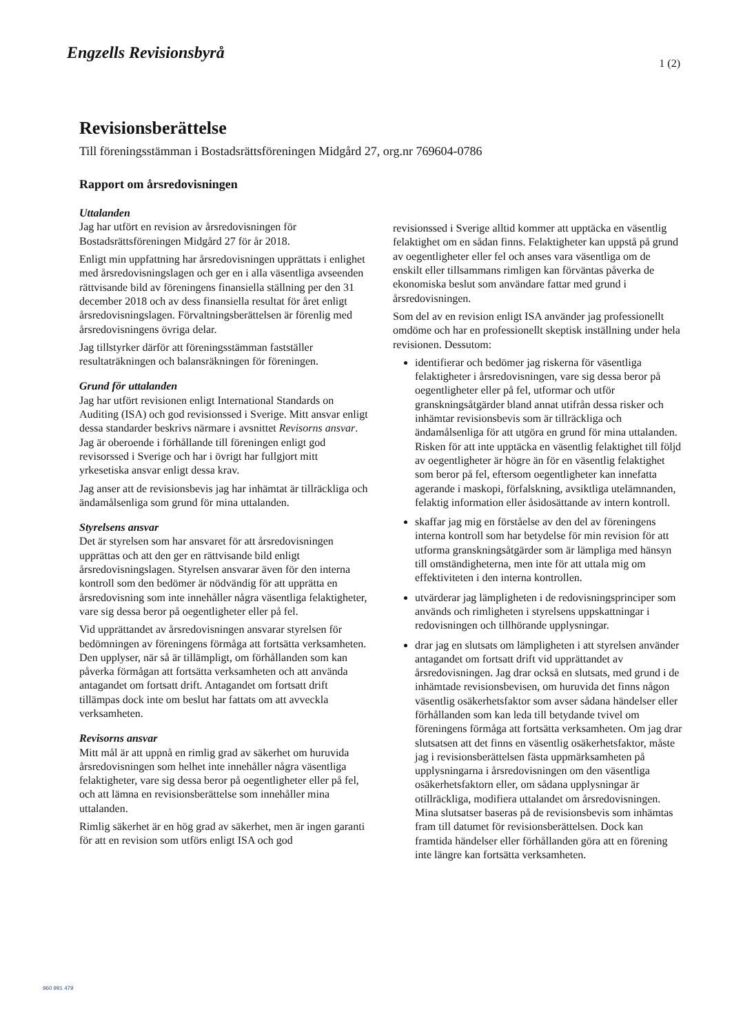Engzells Revisionsbyrå
1 (2)
Revisionsberättelse
Till föreningsstämman i Bostadsrättsföreningen Midgård 27, org.nr 769604-0786
Rapport om årsredovisningen
Uttalanden
Jag har utfört en revision av årsredovisningen för Bostadsrättsföreningen Midgård 27 för år 2018.
Enligt min uppfattning har årsredovisningen upprättats i enlighet med årsredovisningslagen och ger en i alla väsentliga avseenden rättvisande bild av föreningens finansiella ställning per den 31 december 2018 och av dess finansiella resultat för året enligt årsredovisningslagen. Förvaltningsberättelsen är förenlig med årsredovisningens övriga delar.
Jag tillstyrker därför att föreningsstämman fastställer resultaträkningen och balansräkningen för föreningen.
Grund för uttalanden
Jag har utfört revisionen enligt International Standards on Auditing (ISA) och god revisionssed i Sverige. Mitt ansvar enligt dessa standarder beskrivs närmare i avsnittet Revisorns ansvar. Jag är oberoende i förhållande till föreningen enligt god revisorssed i Sverige och har i övrigt har fullgjort mitt yrkesetiska ansvar enligt dessa krav.
Jag anser att de revisionsbevis jag har inhämtat är tillräckliga och ändamålsenliga som grund för mina uttalanden.
Styrelsens ansvar
Det är styrelsen som har ansvaret för att årsredovisningen upprättas och att den ger en rättvisande bild enligt årsredovisningslagen. Styrelsen ansvarar även för den interna kontroll som den bedömer är nödvändig för att upprätta en årsredovisning som inte innehåller några väsentliga felaktigheter, vare sig dessa beror på oegentligheter eller på fel.
Vid upprättandet av årsredovisningen ansvarar styrelsen för bedömningen av föreningens förmåga att fortsätta verksamheten. Den upplyser, när så är tillämpligt, om förhållanden som kan påverka förmågan att fortsätta verksamheten och att använda antagandet om fortsatt drift. Antagandet om fortsatt drift tillämpas dock inte om beslut har fattats om att avveckla verksamheten.
Revisorns ansvar
Mitt mål är att uppnå en rimlig grad av säkerhet om huruvida årsredovisningen som helhet inte innehåller några väsentliga felaktigheter, vare sig dessa beror på oegentligheter eller på fel, och att lämna en revisionsberättelse som innehåller mina uttalanden.
Rimlig säkerhet är en hög grad av säkerhet, men är ingen garanti för att en revision som utförs enligt ISA och god
revisionssed i Sverige alltid kommer att upptäcka en väsentlig felaktighet om en sådan finns. Felaktigheter kan uppstå på grund av oegentligheter eller fel och anses vara väsentliga om de enskilt eller tillsammans rimligen kan förväntas påverka de ekonomiska beslut som användare fattar med grund i årsredovisningen.
Som del av en revision enligt ISA använder jag professionellt omdöme och har en professionellt skeptisk inställning under hela revisionen. Dessutom:
identifierar och bedömer jag riskerna för väsentliga felaktigheter i årsredovisningen, vare sig dessa beror på oegentligheter eller på fel, utformar och utför granskningsåtgärder bland annat utifrån dessa risker och inhämtar revisionsbevis som är tillräckliga och ändamålsenliga för att utgöra en grund för mina uttalanden. Risken för att inte upptäcka en väsentlig felaktighet till följd av oegentligheter är högre än för en väsentlig felaktighet som beror på fel, eftersom oegentligheter kan innefatta agerande i maskopi, förfalskning, avsiktliga utelämnanden, felaktig information eller åsidosättande av intern kontroll.
skaffar jag mig en förståelse av den del av föreningens interna kontroll som har betydelse för min revision för att utforma granskningsåtgärder som är lämpliga med hänsyn till omständigheterna, men inte för att uttala mig om effektiviteten i den interna kontrollen.
utvärderar jag lämpligheten i de redovisningsprinciper som används och rimligheten i styrelsens uppskattningar i redovisningen och tillhörande upplysningar.
drar jag en slutsats om lämpligheten i att styrelsen använder antagandet om fortsatt drift vid upprättandet av årsredovisningen. Jag drar också en slutsats, med grund i de inhämtade revisionsbevisen, om huruvida det finns någon väsentlig osäkerhetsfaktor som avser sådana händelser eller förhållanden som kan leda till betydande tvivel om föreningens förmåga att fortsätta verksamheten. Om jag drar slutsatsen att det finns en väsentlig osäkerhetsfaktor, måste jag i revisionsberättelsen fästa uppmärksamheten på upplysningarna i årsredovisningen om den väsentliga osäkerhetsfaktorn eller, om sådana upplysningar är otillräckliga, modifiera uttalandet om årsredovisningen. Mina slutsatser baseras på de revisionsbevis som inhämtas fram till datumet för revisionsberättelsen. Dock kan framtida händelser eller förhållanden göra att en förening inte längre kan fortsätta verksamheten.
960 991 479